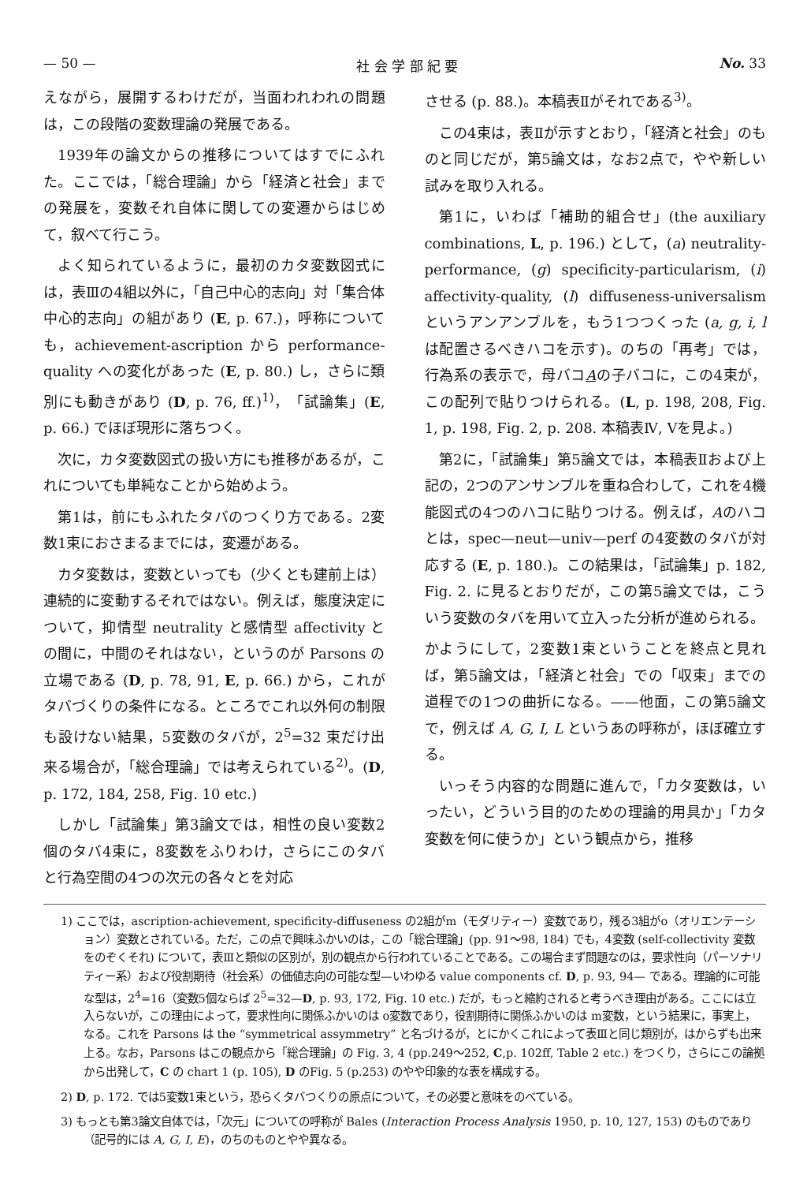— 50 — 社 会 学 部 紀 要 No. 33
えながら，展開するわけだが，当面われわれの問題は，この段階の変数理論の発展である。
1939年の論文からの推移についてはすでにふれた。ここでは，「総合理論」から「経済と社会」までの発展を，変数それ自体に関しての変遷からはじめて，叙べて行こう。
よく知られているように，最初のカタ変数図式には，表Ⅲの4組以外に，「自己中心的志向」対「集合体中心的志向」の組があり (E, p. 67.)，呼称についても，achievement-ascription から performance-quality への変化があった (E, p. 80.) し，さらに類別にも動きがあり (D, p. 76, ff.)<sup>1)</sup>，「試論集」(E, p. 66.) でほぼ現形に落ちつく。
次に，カタ変数図式の扱い方にも推移があるが，これについても単純なことから始めよう。
第1は，前にもふれたタバのつくり方である。2変数1束におさまるまでには，変遷がある。
カタ変数は，変数といっても（少くとも建前上は）連続的に変動するそれではない。例えば，態度決定について，抑情型 neutrality と感情型 affectivity との間に，中間のそれはない，というのが Parsons の立場である (D, p. 78, 91, E, p. 66.) から，これがタバづくりの条件になる。ところでこれ以外何の制限も設けない結果，5変数のタバが，2<sup>5</sup>=32 束だけ出来る場合が，「総合理論」では考えられている<sup>2)</sup>。(D, p. 172, 184, 258, Fig. 10 etc.)
しかし「試論集」第3論文では，相性の良い変数2個のタバ4束に，8変数をふりわけ，さらにこのタバと行為空間の4つの次元の各々とを対応
させる (p. 88.)。本稿表Ⅱがそれである<sup>3)</sup>。
この4束は，表Ⅱが示すとおり，「経済と社会」のものと同じだが，第5論文は，なお2点で，やや新しい試みを取り入れる。
第1に，いわば「補助的組合せ」(the auxiliary combinations, L, p. 196.) として，(a) neutrality-performance, (g) specificity-particularism, (i) affectivity-quality, (l) diffuseness-universalism というアンアンブルを，もう1つつくった (a, g, i, l は配置さるべきハコを示す)。のちの「再考」では，行為系の表示で，母バコAの子バコに，この4束が，この配列で貼りつけられる。(L, p. 198, 208, Fig. 1, p. 198, Fig. 2, p. 208. 本稿表Ⅳ, Ⅴを見よ。)
第2に，「試論集」第5論文では，本稿表Ⅱおよび上記の，2つのアンサンブルを重ね合わして，これを4機能図式の4つのハコに貼りつける。例えば，Aのハコとは，spec—neut—univ—perf の4変数のタバが対応する (E, p. 180.)。この結果は，「試論集」p. 182, Fig. 2. に見るとおりだが，この第5論文では，こういう変数のタバを用いて立入った分析が進められる。
かようにして，2変数1束ということを終点と見れば，第5論文は，「経済と社会」での「収束」までの道程での1つの曲折になる。——他面，この第5論文で，例えば A, G, I, L というあの呼称が，ほぼ確立する。
いっそう内容的な問題に進んで，「カタ変数は，いったい，どういう目的のための理論的用具か」「カタ変数を何に使うか」という観点から，推移
1) ここでは，ascription-achievement, specificity-diffuseness の2組がm（モダリティー）変数であり，残る3組がo（オリエンテーション）変数とされている。ただ，この点で興味ふかいのは，この「総合理論」(pp. 91〜98, 184) でも，4変数 (self-collectivity 変数をのぞくそれ) について，表Ⅲと類似の区別が，別の観点から行われていることである。この場合まず問題なのは，要求性向（パーソナリティー系）および役割期待（社会系）の価値志向の可能な型—いわゆる value components cf. D, p. 93, 94— である。理論的に可能な型は，2<sup>4</sup>=16（変数5個ならば 2<sup>5</sup>=32—D, p. 93, 172, Fig. 10 etc.) だが，もっと縮約されると考うべき理由がある。ここには立入らないが，この理由によって，要求性向に関係ふかいのは o変数であり，役割期待に関係ふかいのは m変数，という結果に，事実上，なる。これを Parsons は the “symmetrical assymmetry” と名づけるが，とにかくこれによって表Ⅲと同じ類別が，はからずも出来上る。なお，Parsons はこの観点から「総合理論」の Fig. 3, 4 (pp.249〜252, C,p. 102ff, Table 2 etc.) をつくり，さらにこの論拠から出発して，C の chart 1 (p. 105), D のFig. 5 (p.253) のやや印象的な表を構成する。
2) D, p. 172. では5変数1束という，恐らくタバつくりの原点について，その必要と意味をのべている。
3) もっとも第3論文自体では，「次元」についての呼称が Bales (Interaction Process Analysis 1950, p. 10, 127, 153) のものであり（記号的には A, G, I, E)，のちのものとやや異なる。